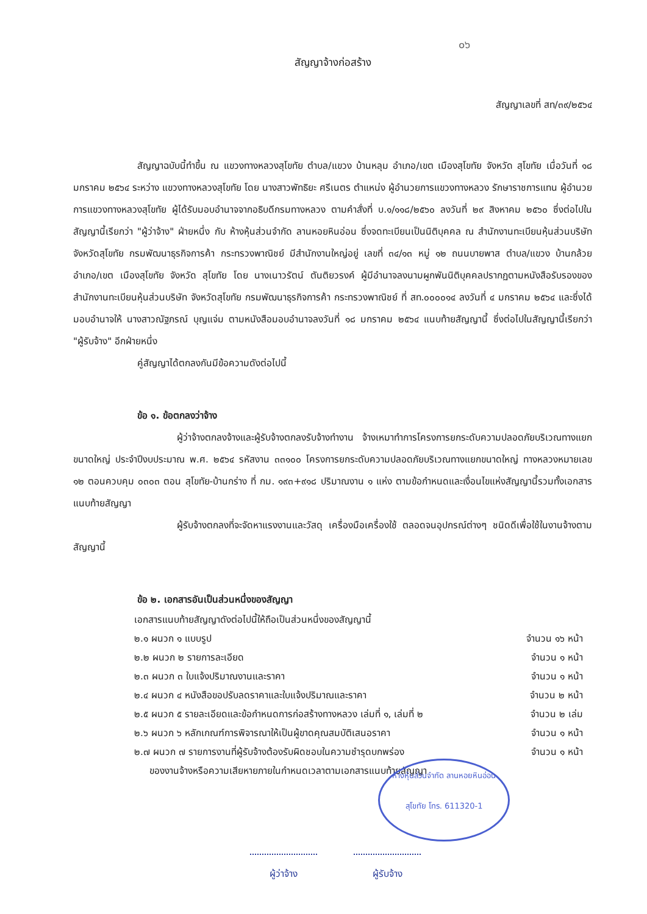๐๖
สัญญาจ้างก่อสร้าง
สัญญาเลขที่ สท/๓๙/๒๕๖๔
สัญญาฉบับนี้ทำขึ้น ณ แขวงทางหลวงสุโขทัย ตำบล/แขวง บ้านหลุม อำเภอ/เขต เมืองสุโขทัย จังหวัด สุโขทัย เมื่อวันที่ ๑๘ มกราคม ๒๕๖๔ ระหว่าง แขวงทางหลวงสุโขทัย โดย นางสาวพัทธิยะ ศรีเนตร ตำแหน่ง ผู้อำนวยการแขวงทางหลวง รักษาราชการแทน ผู้อำนวยการแขวงทางหลวงสุโขทัย ผู้ได้รับมอบอำนาจจากอธิบดีกรมทางหลวง ตามคำสั่งที่ บ.๑/๑๑๘/๒๕๖๐ ลงวันที่ ๒๙ สิงหาคม ๒๕๖๐ ซึ่งต่อไปในสัญญานี้เรียกว่า "ผู้ว่าจ้าง" ฝ่ายหนึ่ง กับ ห้างหุ้นส่วนจำกัด ลานหอยหินอ่อน ซึ่งจดทะเบียนเป็นนิติบุคคล ณ สำนักงานทะเบียนหุ้นส่วนบริษัท จังหวัดสุโขทัย กรมพัฒนาธุรกิจการค้า กระทรวงพาณิชย์ มีสำนักงานใหญ่อยู่ เลขที่ ๓๔/๑๓ หมู่ ๑๒ ถนนบายพาส ตำบล/แขวง บ้านกล้วย อำเภอ/เขต เมืองสุโขทัย จังหวัด สุโขทัย โดย นางเนาวรัตน์ ตันติยวรงค์ ผู้มีอำนาจลงนามผูกพันนิติบุคคลปรากฏตามหนังสือรับรองของ สำนักงานทะเบียนหุ้นส่วนบริษัท จังหวัดสุโขทัย กรมพัฒนาธุรกิจการค้า กระทรวงพาณิชย์ ที่ สท.๐๐๐๐๑๔ ลงวันที่ ๔ มกราคม ๒๕๖๔ และซึ่งได้มอบอำนาจให้ นางสาวณัฐภรณ์ บุญแจ่ม ตามหนังสือมอบอำนาจลงวันที่ ๑๘ มกราคม ๒๕๖๔ แนบท้ายสัญญานี้ ซึ่งต่อไปในสัญญานี้เรียกว่า "ผู้รับจ้าง" อีกฝ่ายหนึ่ง
คู่สัญญาได้ตกลงกันมีข้อความดังต่อไปนี้
ข้อ ๑. ข้อตกลงว่าจ้าง
ผู้ว่าจ้างตกลงจ้างและผู้รับจ้างตกลงรับจ้างทำงาน จ้างเหมาทำการโครงการยกระดับความปลอดภัยบริเวณทางแยกขนาดใหญ่ ประจำปีงบประมาณ พ.ศ. ๒๕๖๔ รหัสงาน ๓๓๑๐๐ โครงการยกระดับความปลอดภัยบริเวณทางแยกขนาดใหญ่ ทางหลวงหมายเลข ๑๒ ตอนควบคุม ๐๓๐๓ ตอน สุโขทัย-บ้านกร่าง ที่ กม. ๑๙๓+๙๑๘ ปริมาณงาน ๑ แห่ง ตามข้อกำหนดและเงื่อนไขแห่งสัญญานี้รวมทั้งเอกสารแนบท้ายสัญญา
ผู้รับจ้างตกลงที่จะจัดหาแรงงานและวัสดุ เครื่องมือเครื่องใช้ ตลอดจนอุปกรณ์ต่างๆ ชนิดดีเพื่อใช้ในงานจ้างตามสัญญานี้
ข้อ ๒. เอกสารอันเป็นส่วนหนึ่งของสัญญา
เอกสารแนบท้ายสัญญาดังต่อไปนี้ให้ถือเป็นส่วนหนึ่งของสัญญานี้
๒.๑ ผนวก ๑ แบบรูป จำนวน ๑๖ หน้า
๒.๒ ผนวก ๒ รายการละเอียด จำนวน ๑ หน้า
๒.๓ ผนวก ๓ ใบแจ้งปริมาณงานและราคา จำนวน ๑ หน้า
๒.๔ ผนวก ๔ หนังสือขอปรับลดราคาและใบแจ้งปริมาณและราคา จำนวน ๒ หน้า
๒.๕ ผนวก ๕ รายละเอียดและข้อกำหนดการก่อสร้างทางหลวง เล่มที่ ๑, เล่มที่ ๒ จำนวน ๒ เล่ม
๒.๖ ผนวก ๖ หลักเกณฑ์การพิจารณาให้เป็นผู้ขาดคุณสมบัติเสนอราคา จำนวน ๑ หน้า
๒.๗ ผนวก ๗ รายการงานที่ผู้รับจ้างต้องรับผิดชอบในความชำรุดบกพร่อง จำนวน ๑ หน้า
ของงานจ้างหรือความเสียหายภายในกำหนดเวลาตามเอกสารแนบท้ายสัญญา
ห้างหุ้นส่วนจำกัด ลานหอยหินอ่อน
สุโขทัย โทร. 611320-1
ผู้ว่าจ้าง ผู้รับจ้าง